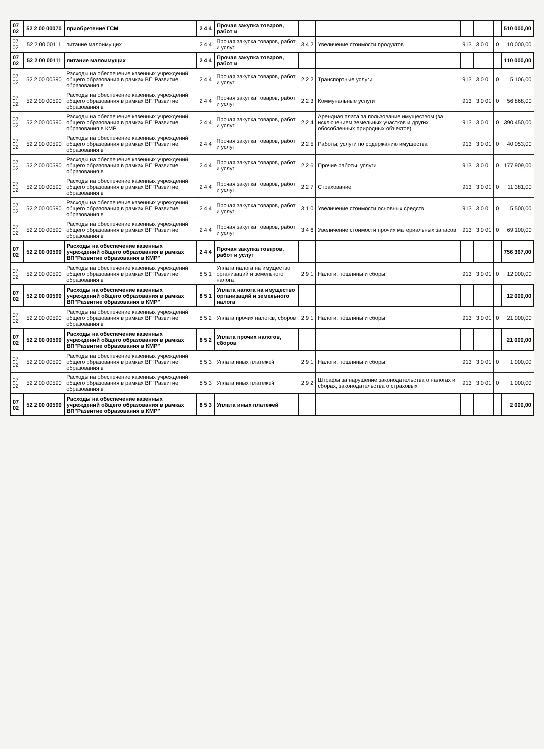| 07 02 | 52 2 00 00070 | приобретение ГСМ | 2 4 4 | Прочая закупка товаров, работ и | | | | | | 510 000,00 |
| 07 02 | 52 2 00 00111 | питание малоимущих | 2 4 4 | Прочая закупка товаров, работ и услуг | 3 4 2 | Увеличение стоимости продуктов | 913 | 3 0 01 | 0 | 110 000,00 |
| 07 02 | 52 2 00 00111 | питание малоимущих | 2 4 4 | Прочая закупка товаров, работ и | | | | | | 110 000,00 |
| 07 02 | 52 2 00 00590 | Расходы на обеспечение казенных учреждений общего образования в рамках ВП"Развитие образования в | 2 4 4 | Прочая закупка товаров, работ и услуг | 2 2 2 | Транспортные услуги | 913 | 3 0 01 | 0 | 5 106,00 |
| 07 02 | 52 2 00 00590 | Расходы на обеспечение казенных учреждений общего образования в рамках ВП"Развитие образования в | 2 4 4 | Прочая закупка товаров, работ и услуг | 2 2 3 | Коммунальные услуги | 913 | 3 0 01 | 0 | 56 868,00 |
| 07 02 | 52 2 00 00590 | Расходы на обеспечение казенных учреждений общего образования в рамках ВП"Развитие образования в КМР" | 2 4 4 | Прочая закупка товаров, работ и услуг | 2 2 4 | Арендная плата за пользование имуществом (за исключением земельных участков и других обособленных природных объектов) | 913 | 3 0 01 | 0 | 390 450,00 |
| 07 02 | 52 2 00 00590 | Расходы на обеспечение казенных учреждений общего образования в рамках ВП"Развитие образования в | 2 4 4 | Прочая закупка товаров, работ и услуг | 2 2 5 | Работы, услуги по содержанию имущества | 913 | 3 0 01 | 0 | 40 053,00 |
| 07 02 | 52 2 00 00590 | Расходы на обеспечение казенных учреждений общего образования в рамках ВП"Развитие образования в | 2 4 4 | Прочая закупка товаров, работ и услуг | 2 2 6 | Прочие работы, услуги | 913 | 3 0 01 | 0 | 177 909,00 |
| 07 02 | 52 2 00 00590 | Расходы на обеспечение казенных учреждений общего образования в рамках ВП"Развитие образования в | 2 4 4 | Прочая закупка товаров, работ и услуг | 2 2 7 | Страхование | 913 | 3 0 01 | 0 | 11 381,00 |
| 07 02 | 52 2 00 00590 | Расходы на обеспечение казенных учреждений общего образования в рамках ВП"Развитие образования в | 2 4 4 | Прочая закупка товаров, работ и услуг | 3 1 0 | Увеличение стоимости основных средств | 913 | 3 0 01 | 0 | 5 500,00 |
| 07 02 | 52 2 00 00590 | Расходы на обеспечение казенных учреждений общего образования в рамках ВП"Развитие образования в | 2 4 4 | Прочая закупка товаров, работ и услуг | 3 4 6 | Увеличение стоимости прочих материальных запасов | 913 | 3 0 01 | 0 | 69 100,00 |
| 07 02 | 52 2 00 00590 | Расходы на обеспечение казенных учреждений общего образования в рамках ВП"Развитие образования в КМР" | 2 4 4 | Прочая закупка товаров, работ и услуг | | | | | | 756 367,00 |
| 07 02 | 52 2 00 00590 | Расходы на обеспечение казенных учреждений общего образования в рамках ВП"Развитие образования в | 8 5 1 | Уплата налога на имущество организаций и земельного налога | 2 9 1 | Налоги, пошлины и сборы | 913 | 3 0 01 | 0 | 12 000,00 |
| 07 02 | 52 2 00 00590 | Расходы на обеспечение казенных учреждений общего образования в рамках ВП"Развитие образования в КМР" | 8 5 1 | Уплата налога на имущество организаций и земельного налога | | | | | | 12 000,00 |
| 07 02 | 52 2 00 00590 | Расходы на обеспечение казенных учреждений общего образования в рамках ВП"Развитие образования в | 8 5 2 | Уплата прочих налогов, сборов | 2 9 1 | Налоги, пошлины и сборы | 913 | 3 0 01 | 0 | 21 000,00 |
| 07 02 | 52 2 00 00590 | Расходы на обеспечение казенных учреждений общего образования в рамках ВП"Развитие образования в КМР" | 8 5 2 | Уплата прочих налогов, сборов | | | | | | 21 000,00 |
| 07 02 | 52 2 00 00590 | Расходы на обеспечение казенных учреждений общего образования в рамках ВП"Развитие образования в | 8 5 3 | Уплата иных платежей | 2 9 1 | Налоги, пошлины и сборы | 913 | 3 0 01 | 0 | 1 000,00 |
| 07 02 | 52 2 00 00590 | Расходы на обеспечение казенных учреждений общего образования в рамках ВП"Развитие образования в | 8 5 3 | Уплата иных платежей | 2 9 2 | Штрафы за нарушение законодательства о налогах и сборах, законодательства о страховых | 913 | 3 0 01 | 0 | 1 000,00 |
| 07 02 | 52 2 00 00590 | Расходы на обеспечение казенных учреждений общего образования в рамках ВП"Развитие образования в КМР" | 8 5 3 | Уплата иных платежей | | | | | | 2 000,00 |